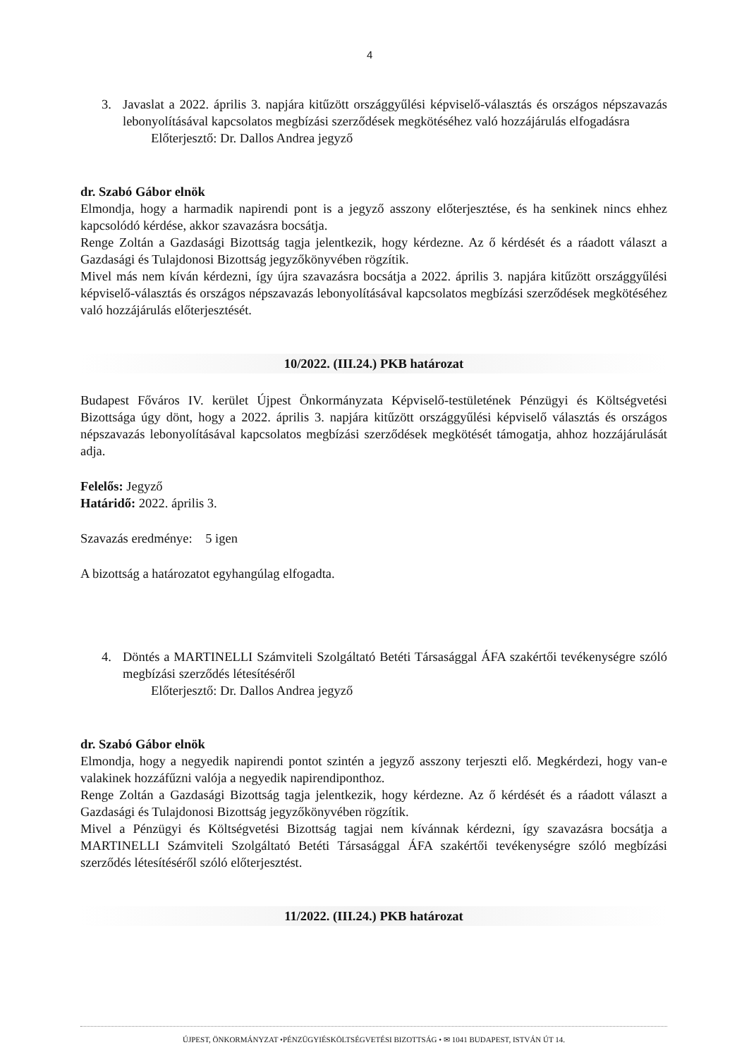4
3. Javaslat a 2022. április 3. napjára kitűzött országgyűlési képviselő-választás és országos népszavazás lebonyolításával kapcsolatos megbízási szerződések megkötéséhez való hozzájárulás elfogadásra
Előterjesztő: Dr. Dallos Andrea jegyző
dr. Szabó Gábor elnök
Elmondja, hogy a harmadik napirendi pont is a jegyző asszony előterjesztése, és ha senkinek nincs ehhez kapcsolódó kérdése, akkor szavazásra bocsátja.
Renge Zoltán a Gazdasági Bizottság tagja jelentkezik, hogy kérdezne. Az ő kérdését és a ráadott választ a Gazdasági és Tulajdonosi Bizottság jegyzőkönyvében rögzítik.
Mivel más nem kíván kérdezni, így újra szavazásra bocsátja a 2022. április 3. napjára kitűzött országgyűlési képviselő-választás és országos népszavazás lebonyolításával kapcsolatos megbízási szerződések megkötéséhez való hozzájárulás előterjesztését.
10/2022. (III.24.) PKB határozat
Budapest Főváros IV. kerület Újpest Önkormányzata Képviselő-testületének Pénzügyi és Költségvetési Bizottsága úgy dönt, hogy a 2022. április 3. napjára kitűzött országgyűlési képviselő választás és országos népszavazás lebonyolításával kapcsolatos megbízási szerződések megkötését támogatja, ahhoz hozzájárulását adja.
Felelős: Jegyző
Határidő: 2022. április 3.
Szavazás eredménye: 5 igen
A bizottság a határozatot egyhangúlag elfogadta.
4. Döntés a MARTINELLI Számviteli Szolgáltató Betéti Társasággal ÁFA szakértői tevékenységre szóló megbízási szerződés létesítéséről
Előterjesztő: Dr. Dallos Andrea jegyző
dr. Szabó Gábor elnök
Elmondja, hogy a negyedik napirendi pontot szintén a jegyző asszony terjeszti elő. Megkérdezi, hogy van-e valakinek hozzáfűzni valója a negyedik napirendiponthoz.
Renge Zoltán a Gazdasági Bizottság tagja jelentkezik, hogy kérdezne. Az ő kérdését és a ráadott választ a Gazdasági és Tulajdonosi Bizottság jegyzőkönyvében rögzítik.
Mivel a Pénzügyi és Költségvetési Bizottság tagjai nem kívánnak kérdezni, így szavazásra bocsátja a MARTINELLI Számviteli Szolgáltató Betéti Társasággal ÁFA szakértői tevékenységre szóló megbízási szerződés létesítéséről szóló előterjesztést.
11/2022. (III.24.) PKB határozat
ÚJPEST, ÖNKORMÁNYZAT •PÉNZÜGYIÉSKÖLTSÉGVETÉSI BIZOTTSÁG • ✉ 1041 BUDAPEST, ISTVÁN ÚT 14.